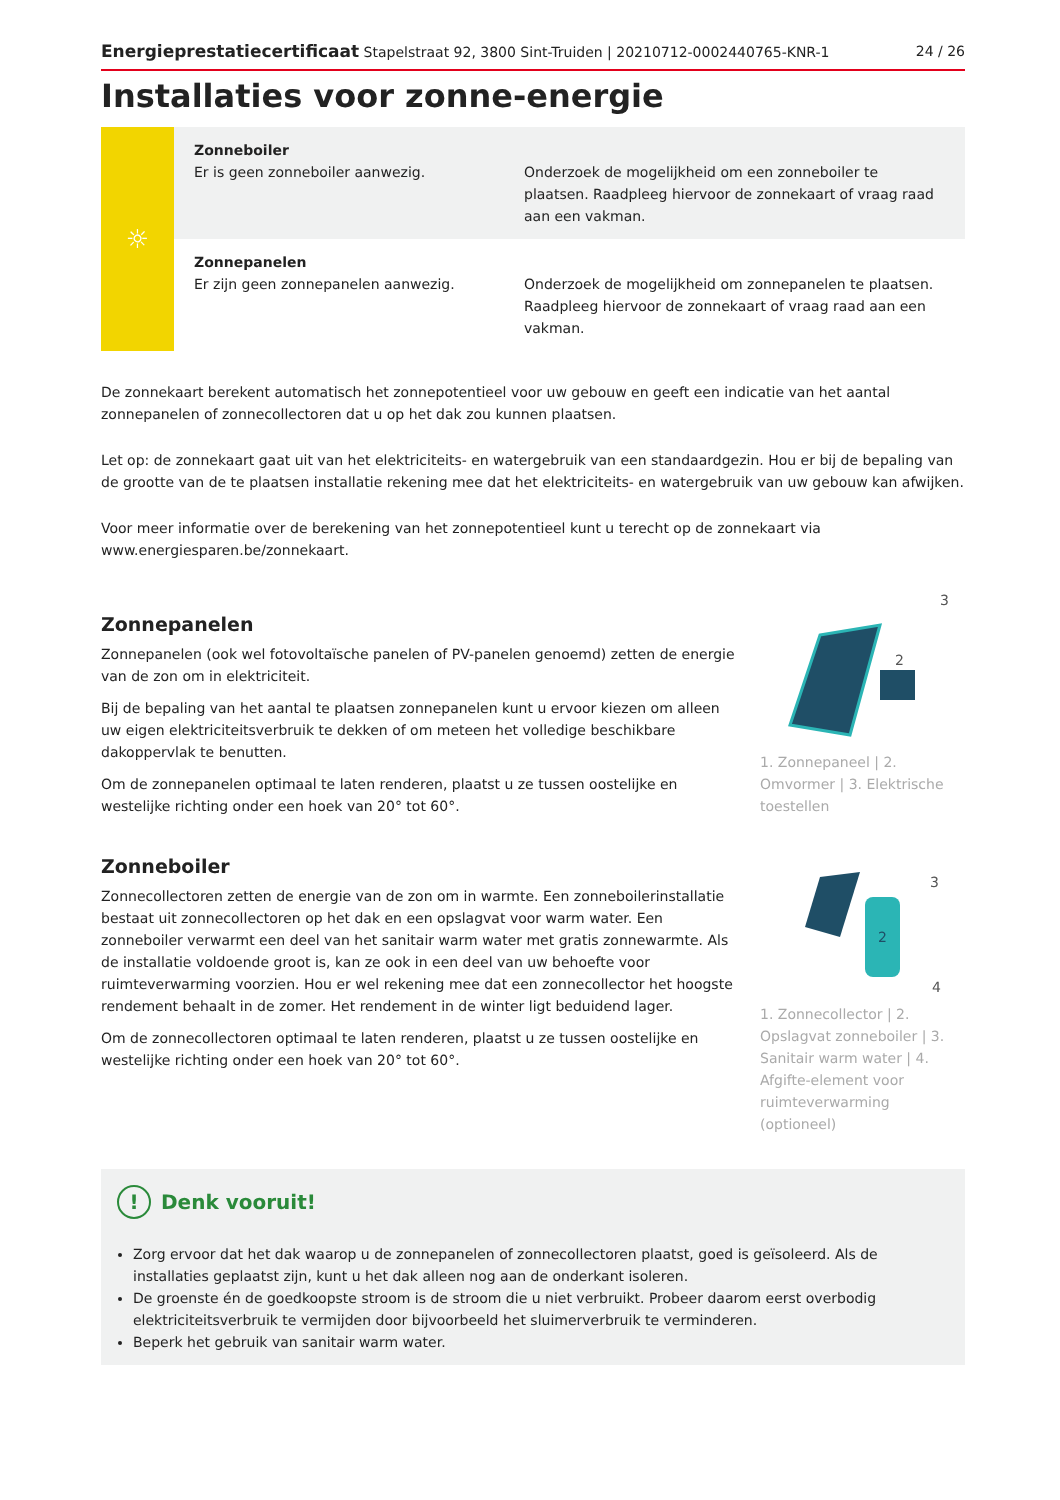Energieprestatiecertificaat Stapelstraat 92, 3800 Sint-Truiden | 20210712-0002440765-KNR-1 24 / 26
Installaties voor zonne-energie
| ☼ | Zonneboiler Er is geen zonneboiler aanwezig. | Onderzoek de mogelijkheid om een zonneboiler te plaatsen. Raadpleeg hiervoor de zonnekaart of vraag raad aan een vakman. |
| | Zonnepanelen Er zijn geen zonnepanelen aanwezig. | Onderzoek de mogelijkheid om zonnepanelen te plaatsen. Raadpleeg hiervoor de zonnekaart of vraag raad aan een vakman. |
De zonnekaart berekent automatisch het zonnepotentieel voor uw gebouw en geeft een indicatie van het aantal zonnepanelen of zonnecollectoren dat u op het dak zou kunnen plaatsen.
Let op: de zonnekaart gaat uit van het elektriciteits- en watergebruik van een standaardgezin. Hou er bij de bepaling van de grootte van de te plaatsen installatie rekening mee dat het elektriciteits- en watergebruik van uw gebouw kan afwijken.
Voor meer informatie over de berekening van het zonnepotentieel kunt u terecht op de zonnekaart via www.energiesparen.be/zonnekaart.
Zonnepanelen
Zonnepanelen (ook wel fotovoltaïsche panelen of PV-panelen genoemd) zetten de energie van de zon om in elektriciteit.
Bij de bepaling van het aantal te plaatsen zonnepanelen kunt u ervoor kiezen om alleen uw eigen elektriciteitsverbruik te dekken of om meteen het volledige beschikbare dakoppervlak te benutten.
Om de zonnepanelen optimaal te laten renderen, plaatst u ze tussen oostelijke en westelijke richting onder een hoek van 20° tot 60°.
3
2
1. Zonnepaneel | 2. Omvormer | 3. Elektrische toestellen
Zonneboiler
Zonnecollectoren zetten de energie van de zon om in warmte. Een zonneboilerinstallatie bestaat uit zonnecollectoren op het dak en een opslagvat voor warm water. Een zonneboiler verwarmt een deel van het sanitair warm water met gratis zonnewarmte. Als de installatie voldoende groot is, kan ze ook in een deel van uw behoefte voor ruimteverwarming voorzien. Hou er wel rekening mee dat een zonnecollector het hoogste rendement behaalt in de zomer. Het rendement in de winter ligt beduidend lager.
Om de zonnecollectoren optimaal te laten renderen, plaatst u ze tussen oostelijke en westelijke richting onder een hoek van 20° tot 60°.
2
3
4
1. Zonnecollector | 2. Opslagvat zonneboiler | 3. Sanitair warm water | 4. Afgifte-element voor ruimteverwarming (optioneel)
! Denk vooruit!
Zorg ervoor dat het dak waarop u de zonnepanelen of zonnecollectoren plaatst, goed is geïsoleerd. Als de installaties geplaatst zijn, kunt u het dak alleen nog aan de onderkant isoleren.
De groenste én de goedkoopste stroom is de stroom die u niet verbruikt. Probeer daarom eerst overbodig elektriciteitsverbruik te vermijden door bijvoorbeeld het sluimerverbruik te verminderen.
Beperk het gebruik van sanitair warm water.